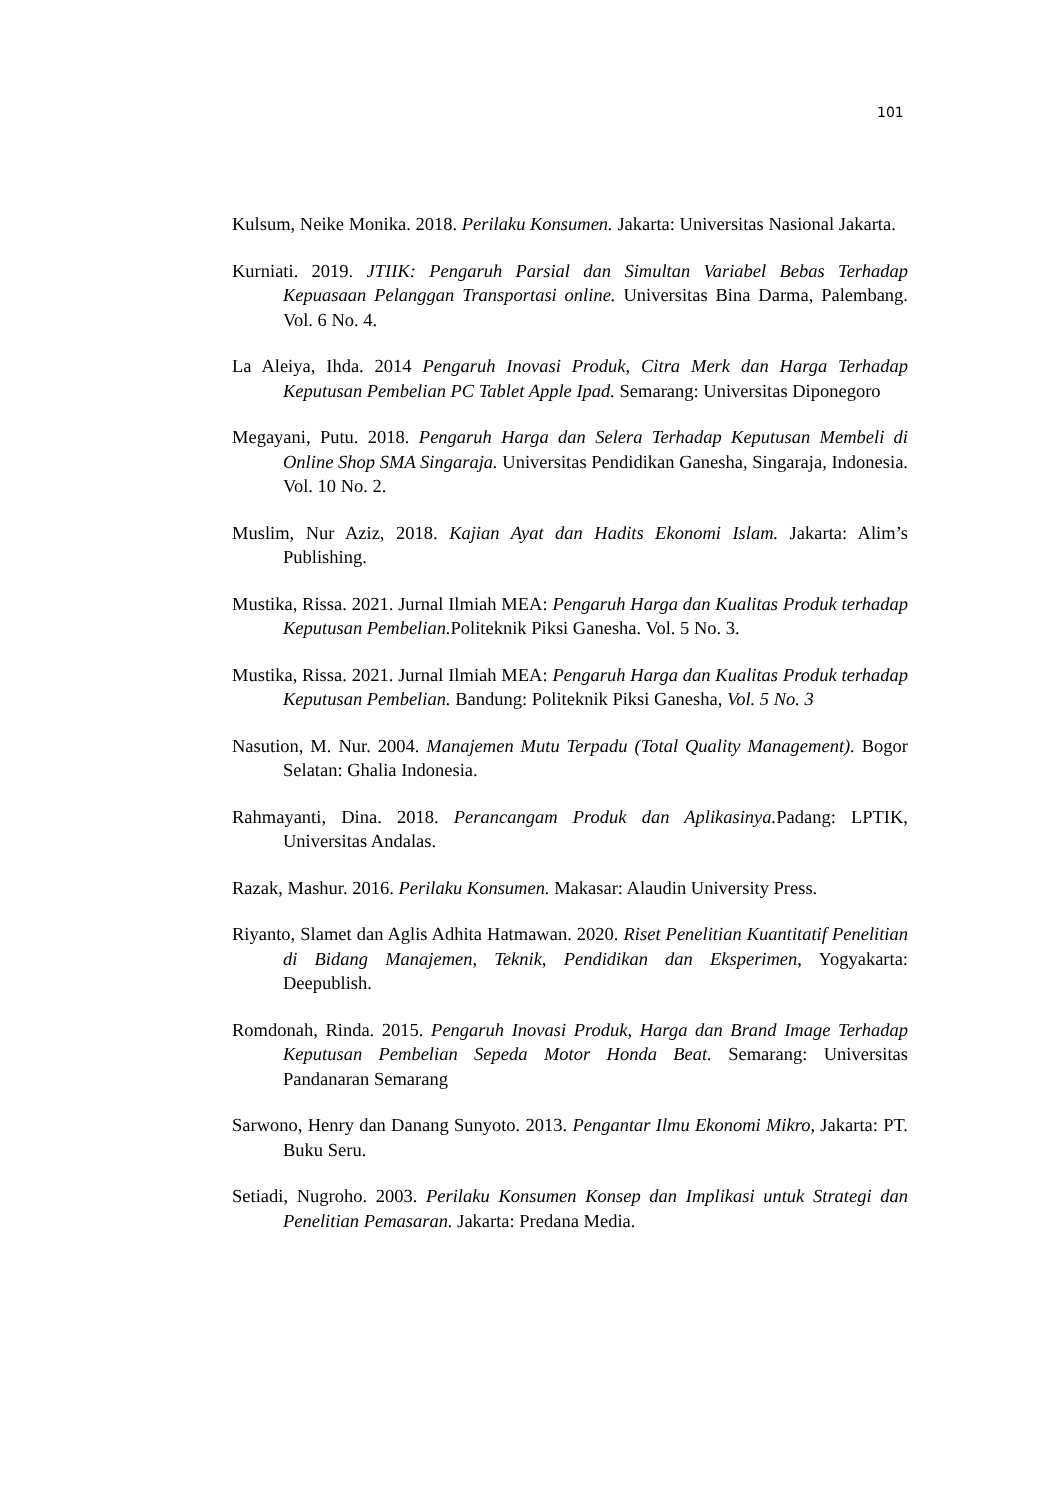101
Kulsum, Neike Monika. 2018. Perilaku Konsumen. Jakarta: Universitas Nasional Jakarta.
Kurniati. 2019. JTIIK: Pengaruh Parsial dan Simultan Variabel Bebas Terhadap Kepuasaan Pelanggan Transportasi online. Universitas Bina Darma, Palembang. Vol. 6 No. 4.
La Aleiya, Ihda. 2014 Pengaruh Inovasi Produk, Citra Merk dan Harga Terhadap Keputusan Pembelian PC Tablet Apple Ipad. Semarang: Universitas Diponegoro
Megayani, Putu. 2018. Pengaruh Harga dan Selera Terhadap Keputusan Membeli di Online Shop SMA Singaraja. Universitas Pendidikan Ganesha, Singaraja, Indonesia. Vol. 10 No. 2.
Muslim, Nur Aziz, 2018. Kajian Ayat dan Hadits Ekonomi Islam. Jakarta: Alim’s Publishing.
Mustika, Rissa. 2021. Jurnal Ilmiah MEA: Pengaruh Harga dan Kualitas Produk terhadap Keputusan Pembelian. Politeknik Piksi Ganesha. Vol. 5 No. 3.
Mustika, Rissa. 2021. Jurnal Ilmiah MEA: Pengaruh Harga dan Kualitas Produk terhadap Keputusan Pembelian. Bandung: Politeknik Piksi Ganesha, Vol. 5 No. 3
Nasution, M. Nur. 2004. Manajemen Mutu Terpadu (Total Quality Management). Bogor Selatan: Ghalia Indonesia.
Rahmayanti, Dina. 2018. Perancangam Produk dan Aplikasinya. Padang: LPTIK, Universitas Andalas.
Razak, Mashur. 2016. Perilaku Konsumen. Makasar: Alaudin University Press.
Riyanto, Slamet dan Aglis Adhita Hatmawan. 2020. Riset Penelitian Kuantitatif Penelitian di Bidang Manajemen, Teknik, Pendidikan dan Eksperimen, Yogyakarta: Deepublish.
Romdonah, Rinda. 2015. Pengaruh Inovasi Produk, Harga dan Brand Image Terhadap Keputusan Pembelian Sepeda Motor Honda Beat. Semarang: Universitas Pandanaran Semarang
Sarwono, Henry dan Danang Sunyoto. 2013. Pengantar Ilmu Ekonomi Mikro, Jakarta: PT. Buku Seru.
Setiadi, Nugroho. 2003. Perilaku Konsumen Konsep dan Implikasi untuk Strategi dan Penelitian Pemasaran. Jakarta: Predana Media.